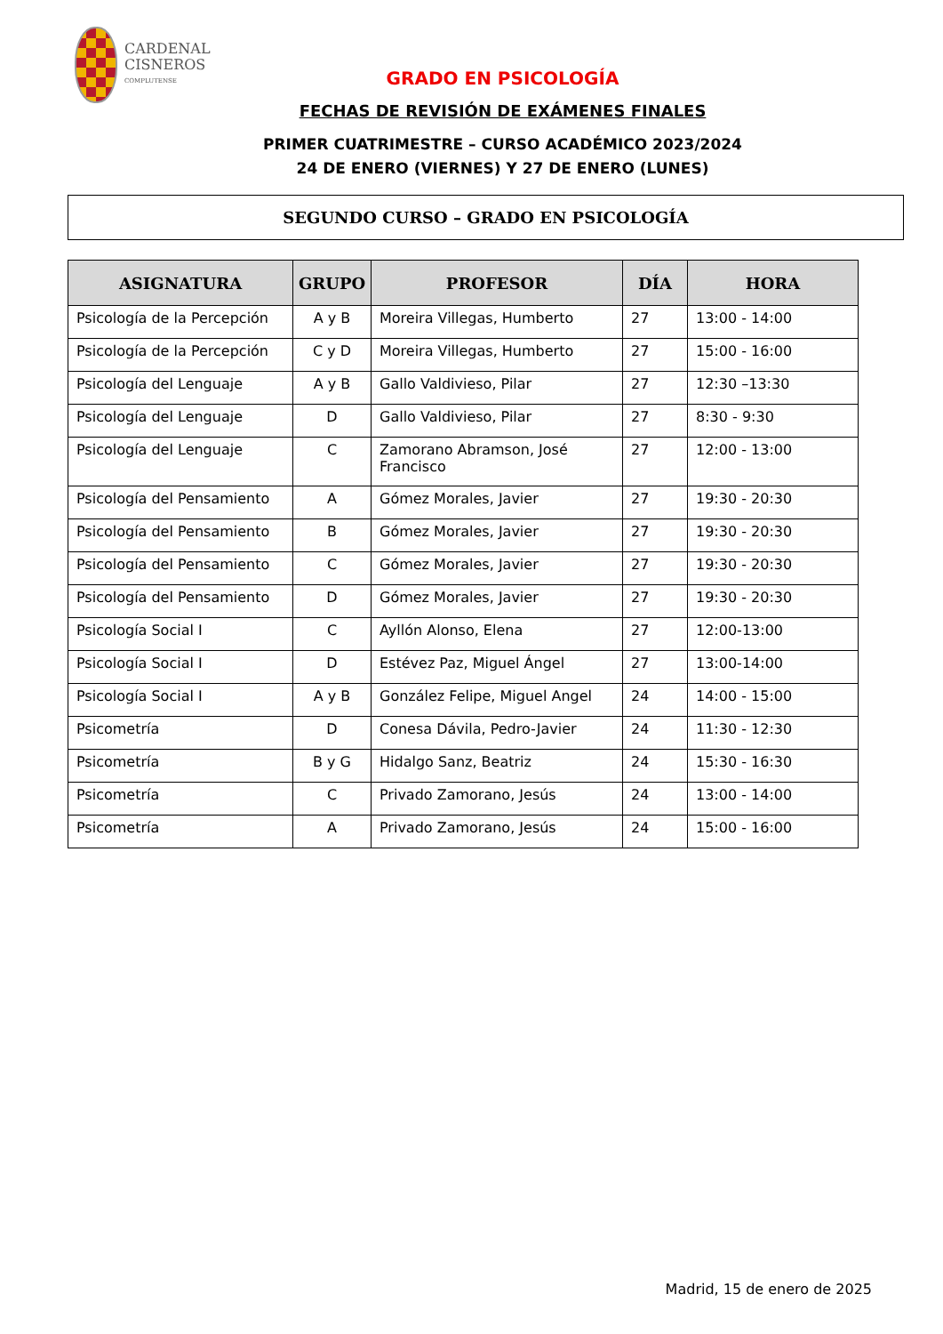CARDENAL
CISNEROS
COMPLUTENSE
GRADO EN PSICOLOGÍA
FECHAS DE REVISIÓN DE EXÁMENES FINALES
PRIMER CUATRIMESTRE – CURSO ACADÉMICO 2023/2024
24 DE ENERO (VIERNES) Y 27 DE ENERO (LUNES)
SEGUNDO CURSO – GRADO EN PSICOLOGÍA
| ASIGNATURA | GRUPO | PROFESOR | DÍA | HORA |
| --- | --- | --- | --- | --- |
| Psicología de la Percepción | A y B | Moreira Villegas, Humberto | 27 | 13:00 - 14:00 |
| Psicología de la Percepción | C y D | Moreira Villegas, Humberto | 27 | 15:00 - 16:00 |
| Psicología del Lenguaje | A y B | Gallo Valdivieso, Pilar | 27 | 12:30 –13:30 |
| Psicología del Lenguaje | D | Gallo Valdivieso, Pilar | 27 | 8:30 - 9:30 |
| Psicología del Lenguaje | C | Zamorano Abramson, José Francisco | 27 | 12:00 - 13:00 |
| Psicología del Pensamiento | A | Gómez Morales, Javier | 27 | 19:30 - 20:30 |
| Psicología del Pensamiento | B | Gómez Morales, Javier | 27 | 19:30 - 20:30 |
| Psicología del Pensamiento | C | Gómez Morales, Javier | 27 | 19:30 - 20:30 |
| Psicología del Pensamiento | D | Gómez Morales, Javier | 27 | 19:30 - 20:30 |
| Psicología Social I | C | Ayllón Alonso, Elena | 27 | 12:00-13:00 |
| Psicología Social I | D | Estévez Paz, Miguel Ángel | 27 | 13:00-14:00 |
| Psicología Social I | A y B | González Felipe, Miguel Angel | 24 | 14:00 - 15:00 |
| Psicometría | D | Conesa Dávila, Pedro-Javier | 24 | 11:30 - 12:30 |
| Psicometría | B y G | Hidalgo Sanz, Beatriz | 24 | 15:30 - 16:30 |
| Psicometría | C | Privado Zamorano, Jesús | 24 | 13:00 - 14:00 |
| Psicometría | A | Privado Zamorano, Jesús | 24 | 15:00 - 16:00 |
Madrid, 15 de enero de 2025